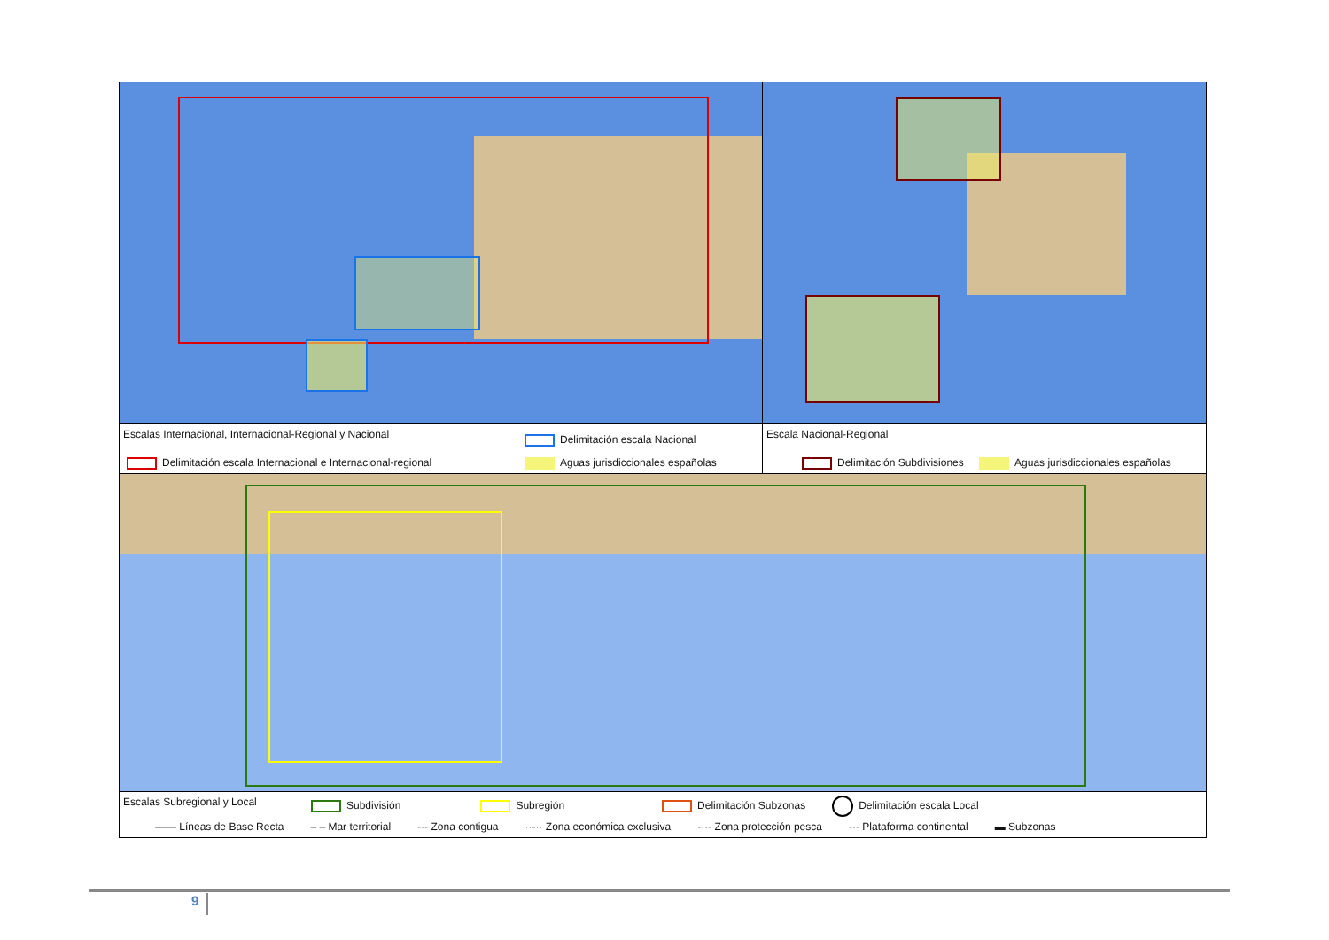Escalas Internacional, Internacional-Regional y Nacional
Delimitación escala Nacional
Delimitación escala Internacional e Internacional-regional
Aguas jurisdiccionales españolas
Escala Nacional-Regional
Delimitación Subdivisiones Aguas jurisdiccionales españolas
Escalas Subregional y Local
Subdivisión Subregión Delimitación Subzonas Delimitación escala Local
—— Líneas de Base Recta – – Mar territorial -·- Zona contigua ··-·· Zona económica exclusiva -··- Zona protección pesca -·- Plataforma continental ▬ Subzonas
9